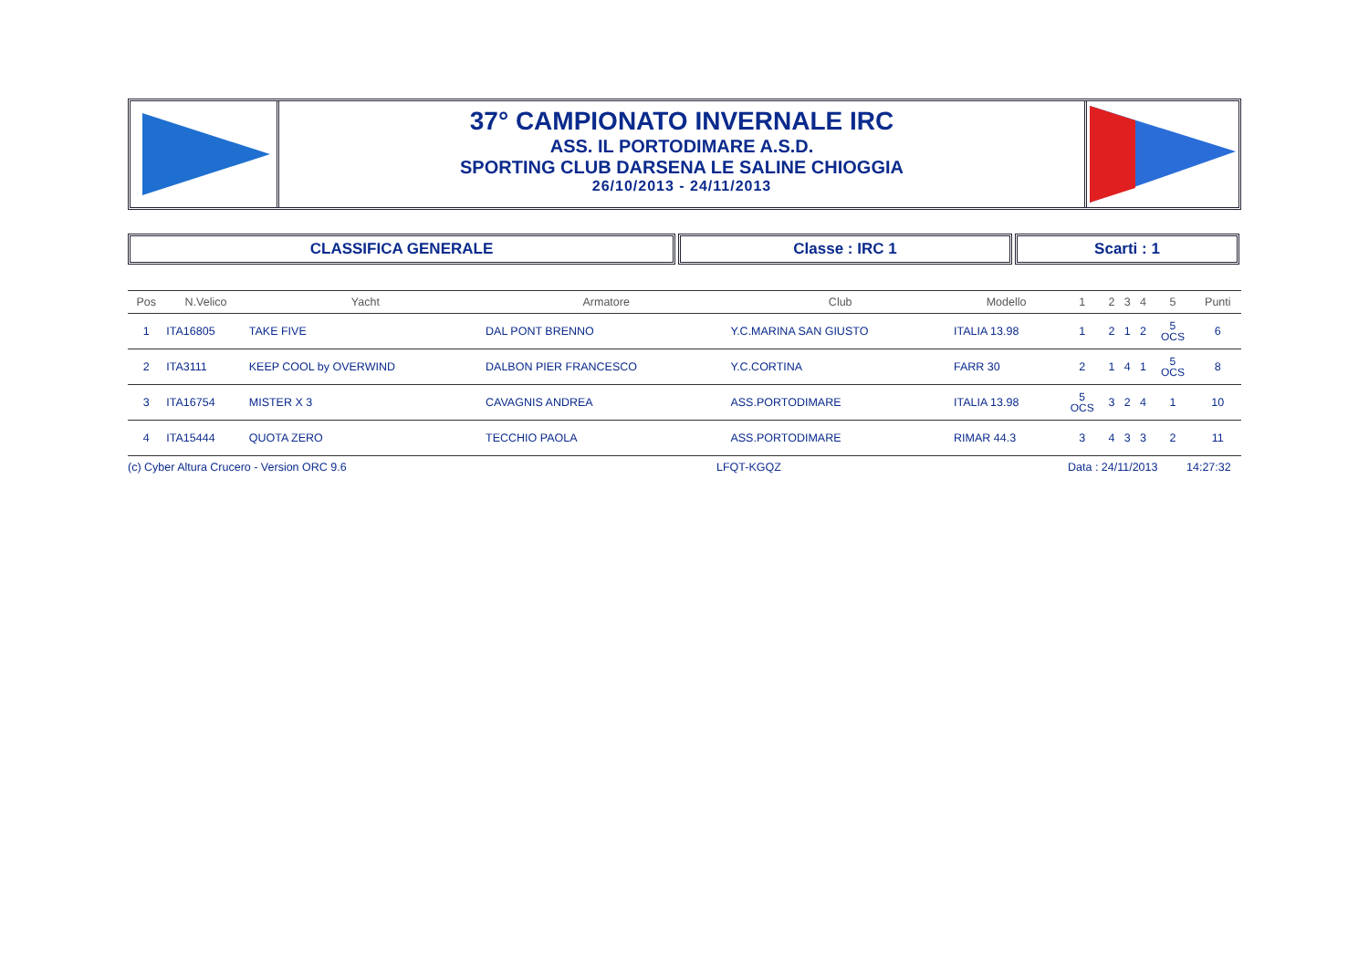37° CAMPIONATO INVERNALE IRC
ASS. IL PORTODIMARE A.S.D.
SPORTING CLUB DARSENA LE SALINE CHIOGGIA
26/10/2013 - 24/11/2013
CLASSIFICA GENERALE Classe : IRC 1 Scarti : 1
| Pos | N.Velico | Yacht | Armatore | Club | Modello | 1 | 2 | 3 | 4 | 5 | Punti |
| --- | --- | --- | --- | --- | --- | --- | --- | --- | --- | --- | --- |
| 1 | ITA16805 | TAKE FIVE | DAL PONT BRENNO | Y.C.MARINA SAN GIUSTO | ITALIA 13.98 | 1 | 2 | 1 | 2 | 5 OCS | 6 |
| 2 | ITA3111 | KEEP COOL by OVERWIND | DALBON PIER FRANCESCO | Y.C.CORTINA | FARR 30 | 2 | 1 | 4 | 1 | 5 OCS | 8 |
| 3 | ITA16754 | MISTER X 3 | CAVAGNIS ANDREA | ASS.PORTODIMARE | ITALIA 13.98 | 5 OCS | 3 | 2 | 4 | 1 | 10 |
| 4 | ITA15444 | QUOTA ZERO | TECCHIO PAOLA | ASS.PORTODIMARE | RIMAR 44.3 | 3 | 4 | 3 | 3 | 2 | 11 |
(c) Cyber Altura Crucero - Version ORC 9.6 LFQT-KGQZ Data : 24/11/2013 14:27:32